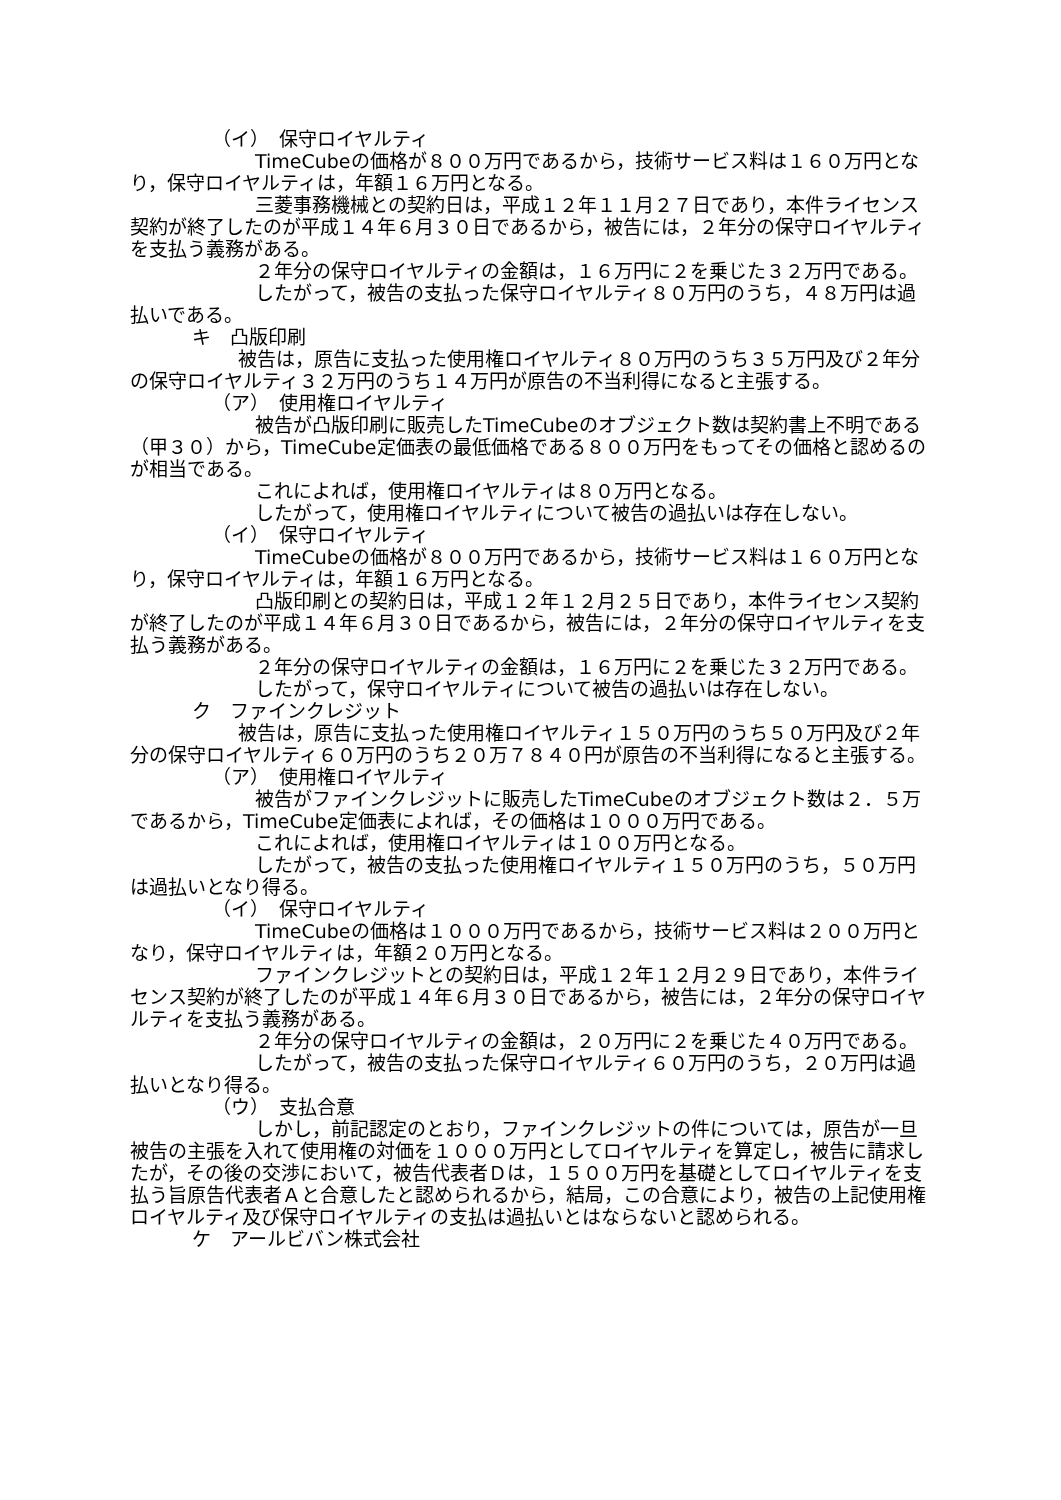（イ）　保守ロイヤルティ
TimeCubeの価格が８００万円であるから，技術サービス料は１６０万円となり，保守ロイヤルティは，年額１６万円となる。
三菱事務機械との契約日は，平成１２年１１月２７日であり，本件ライセンス契約が終了したのが平成１４年６月３０日であるから，被告には，２年分の保守ロイヤルティを支払う義務がある。
２年分の保守ロイヤルティの金額は，１６万円に２を乗じた３２万円である。
したがって，被告の支払った保守ロイヤルティ８０万円のうち，４８万円は過払いである。
キ　凸版印刷
被告は，原告に支払った使用権ロイヤルティ８０万円のうち３５万円及び２年分の保守ロイヤルティ３２万円のうち１４万円が原告の不当利得になると主張する。
（ア）　使用権ロイヤルティ
被告が凸版印刷に販売したTimeCubeのオブジェクト数は契約書上不明である（甲３０）から，TimeCube定価表の最低価格である８００万円をもってその価格と認めるのが相当である。
これによれば，使用権ロイヤルティは８０万円となる。
したがって，使用権ロイヤルティについて被告の過払いは存在しない。
（イ）　保守ロイヤルティ
TimeCubeの価格が８００万円であるから，技術サービス料は１６０万円となり，保守ロイヤルティは，年額１６万円となる。
凸版印刷との契約日は，平成１２年１２月２５日であり，本件ライセンス契約が終了したのが平成１４年６月３０日であるから，被告には，２年分の保守ロイヤルティを支払う義務がある。
２年分の保守ロイヤルティの金額は，１６万円に２を乗じた３２万円である。
したがって，保守ロイヤルティについて被告の過払いは存在しない。
ク　ファインクレジット
被告は，原告に支払った使用権ロイヤルティ１５０万円のうち５０万円及び２年分の保守ロイヤルティ６０万円のうち２０万７８４０円が原告の不当利得になると主張する。
（ア）　使用権ロイヤルティ
被告がファインクレジットに販売したTimeCubeのオブジェクト数は２．５万であるから，TimeCube定価表によれば，その価格は１０００万円である。
これによれば，使用権ロイヤルティは１００万円となる。
したがって，被告の支払った使用権ロイヤルティ１５０万円のうち，５０万円は過払いとなり得る。
（イ）　保守ロイヤルティ
TimeCubeの価格は１０００万円であるから，技術サービス料は２００万円となり，保守ロイヤルティは，年額２０万円となる。
ファインクレジットとの契約日は，平成１２年１２月２９日であり，本件ライセンス契約が終了したのが平成１４年６月３０日であるから，被告には，２年分の保守ロイヤルティを支払う義務がある。
２年分の保守ロイヤルティの金額は，２０万円に２を乗じた４０万円である。
したがって，被告の支払った保守ロイヤルティ６０万円のうち，２０万円は過払いとなり得る。
（ウ）　支払合意
しかし，前記認定のとおり，ファインクレジットの件については，原告が一旦被告の主張を入れて使用権の対価を１０００万円としてロイヤルティを算定し，被告に請求したが，その後の交渉において，被告代表者Ｄは，１５００万円を基礎としてロイヤルティを支払う旨原告代表者Ａと合意したと認められるから，結局，この合意により，被告の上記使用権ロイヤルティ及び保守ロイヤルティの支払は過払いとはならないと認められる。
ケ　アールビバン株式会社